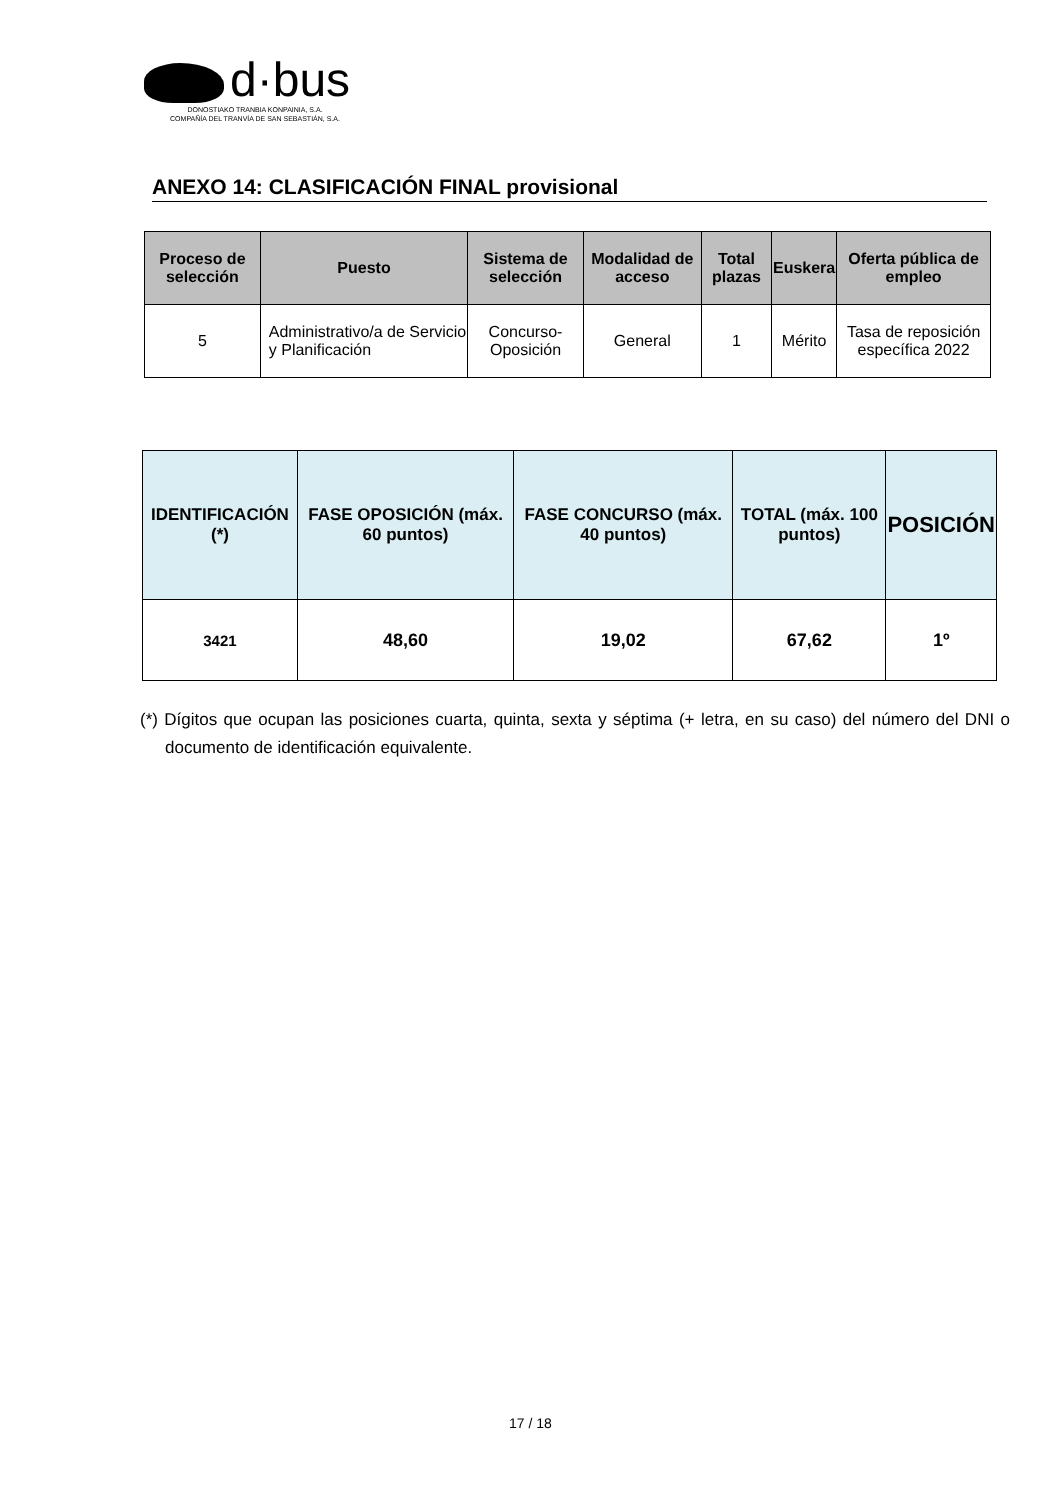d·bus
DONOSTIAKO TRANBIA KONPAINIA, S.A.
COMPAÑÍA DEL TRANVÍA DE SAN SEBASTIÁN, S.A.
ANEXO 14: CLASIFICACIÓN FINAL provisional
| Proceso de selección | Puesto | Sistema de selección | Modalidad de acceso | Total plazas | Euskera | Oferta pública de empleo |
| --- | --- | --- | --- | --- | --- | --- |
| 5 | Administrativo/a de Servicio y Planificación | Concurso-Oposición | General | 1 | Mérito | Tasa de reposición específica 2022 |
| IDENTIFICACIÓN (*) | FASE OPOSICIÓN (máx. 60 puntos) | FASE CONCURSO (máx. 40 puntos) | TOTAL (máx. 100 puntos) | POSICIÓN |
| --- | --- | --- | --- | --- |
| 3421 | 48,60 | 19,02 | 67,62 | 1º |
(*) Dígitos que ocupan las posiciones cuarta, quinta, sexta y séptima (+ letra, en su caso) del número del DNI o documento de identificación equivalente.
17 / 18